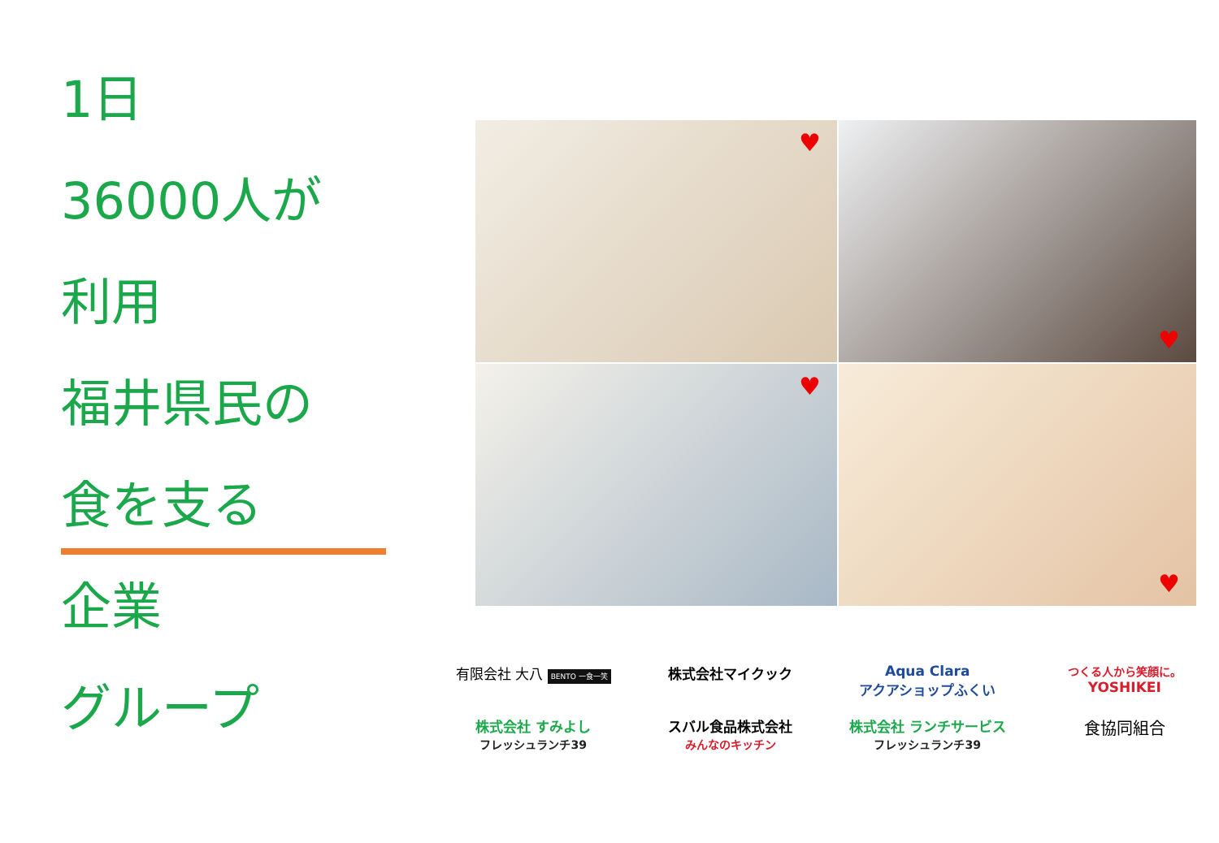1日
36000人が
利用
福井県民の
食を支る
企業
グループ
♥
♥
♥
♥
有限会社 大八 BENTO 一食一笑
株式会社マイクック
Aqua Clara
アクアショップふくい
つくる人から笑顔に。
YOSHIKEI
株式会社 すみよし
フレッシュランチ39
スバル食品株式会社
みんなのキッチン
株式会社 ランチサービス
フレッシュランチ39
食協同組合